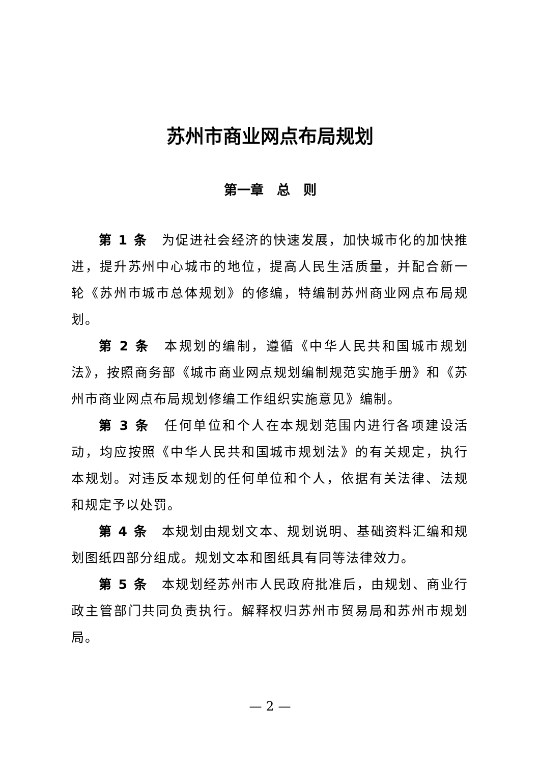苏州市商业网点布局规划
第一章　总　则
第 1 条　为促进社会经济的快速发展，加快城市化的加快推进，提升苏州中心城市的地位，提高人民生活质量，并配合新一轮《苏州市城市总体规划》的修编，特编制苏州商业网点布局规划。
第 2 条　本规划的编制，遵循《中华人民共和国城市规划法》，按照商务部《城市商业网点规划编制规范实施手册》和《苏州市商业网点布局规划修编工作组织实施意见》编制。
第 3 条　任何单位和个人在本规划范围内进行各项建设活动，均应按照《中华人民共和国城市规划法》的有关规定，执行本规划。对违反本规划的任何单位和个人，依据有关法律、法规和规定予以处罚。
第 4 条　本规划由规划文本、规划说明、基础资料汇编和规划图纸四部分组成。规划文本和图纸具有同等法律效力。
第 5 条　本规划经苏州市人民政府批准后，由规划、商业行政主管部门共同负责执行。解释权归苏州市贸易局和苏州市规划局。
— 2 —